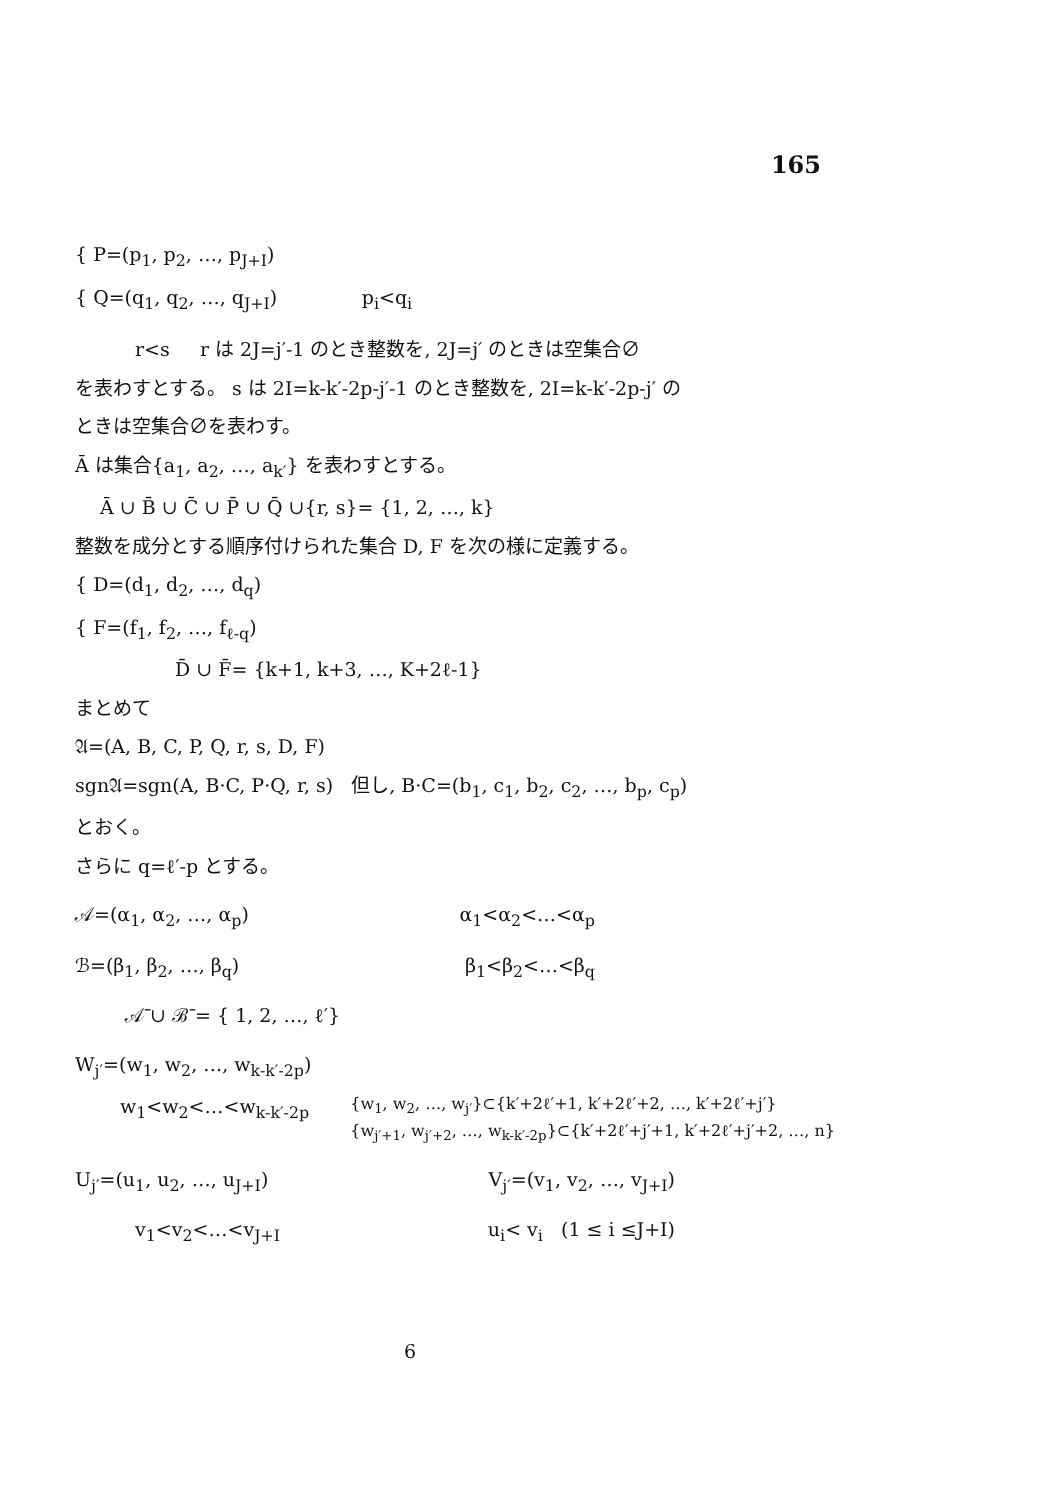165
{ P=(p<sub>1</sub>, p<sub>2</sub>, …, p<sub>J+I</sub>)
{ Q=(q<sub>1</sub>, q<sub>2</sub>, …, q<sub>J+I</sub>) p<sub>i</sub><q<sub>i</sub>
r<s r は 2J=j′-1 のとき整数を, 2J=j′ のときは空集合∅
を表わすとする。 s は 2I=k-k′-2p-j′-1 のとき整数を, 2I=k-k′-2p-j′ の
ときは空集合∅を表わす。
Ā は集合{a<sub>1</sub>, a<sub>2</sub>, …, a<sub>k′</sub>} を表わすとする。
Ā ∪ B̄ ∪ C̄ ∪ P̄ ∪ Q̄ ∪{r, s}= {1, 2, …, k}
整数を成分とする順序付けられた集合 D, F を次の様に定義する。
{ D=(d<sub>1</sub>, d<sub>2</sub>, …, d<sub>q</sub>)
{ F=(f<sub>1</sub>, f<sub>2</sub>, …, f<sub>ℓ-q</sub>)
D̄ ∪ F̄= {k+1, k+3, …, K+2ℓ-1}
まとめて
𝔄=(A, B, C, P, Q, r, s, D, F)
sgn𝔄=sgn(A, B·C, P·Q, r, s) 但し, B·C=(b<sub>1</sub>, c<sub>1</sub>, b<sub>2</sub>, c<sub>2</sub>, …, b<sub>p</sub>, c<sub>p</sub>)
とおく。
さらに q=ℓ′-p とする。
𝒜=(α<sub>1</sub>, α<sub>2</sub>, …, α<sub>p</sub>) α<sub>1</sub><α<sub>2</sub><…<α<sub>p</sub>
ℬ=(β<sub>1</sub>, β<sub>2</sub>, …, β<sub>q</sub>) β<sub>1</sub><β<sub>2</sub><…<β<sub>q</sub>
𝒜̄ ∪ ℬ̄ = { 1, 2, …, ℓ′}
W<sub>j′</sub>=(w<sub>1</sub>, w<sub>2</sub>, …, w<sub>k-k′-2p</sub>)
w<sub>1</sub><w<sub>2</sub><…<w<sub>k-k′-2p</sub> {w<sub>1</sub>, w<sub>2</sub>, …, w<sub>j′</sub>}⊂{k′+2ℓ′+1, k′+2ℓ′+2, …, k′+2ℓ′+j′}
{w<sub>j′+1</sub>, w<sub>j′+2</sub>, …, w<sub>k-k′-2p</sub>}⊂{k′+2ℓ′+j′+1, k′+2ℓ′+j′+2, …, n}
U<sub>j′</sub>=(u<sub>1</sub>, u<sub>2</sub>, …, u<sub>J+I</sub>) V<sub>j′</sub>=(v<sub>1</sub>, v<sub>2</sub>, …, v<sub>J+I</sub>)
v<sub>1</sub><v<sub>2</sub><…<v<sub>J+I</sub> u<sub>i</sub>< v<sub>i</sub> (1 ≤ i ≤J+I)
6